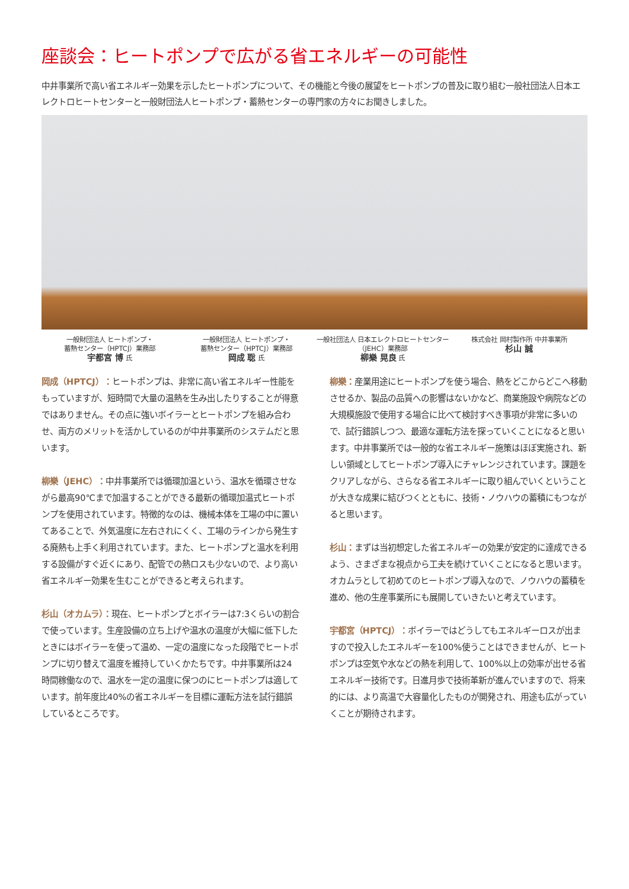座談会：ヒートポンプで広がる省エネルギーの可能性
中井事業所で高い省エネルギー効果を示したヒートポンプについて、その機能と今後の展望をヒートポンプの普及に取り組む一般社団法人日本エレクトロヒートセンターと一般財団法人ヒートポンプ・蓄熱センターの専門家の方々にお聞きしました。
一般財団法人 ヒートポンプ・
蓄熱センター（HPTCJ）業務部
宇都宮 博 氏
一般財団法人 ヒートポンプ・
蓄熱センター（HPTCJ）業務部
岡成 聡 氏
一般社団法人 日本エレクトロヒートセンター
（JEHC）業務部
柳樂 晃良 氏
株式会社 岡村製作所 中井事業所
杉山 誠
岡成（HPTCJ）：ヒートポンプは、非常に高い省エネルギー性能をもっていますが、短時間で大量の温熱を生み出したりすることが得意ではありません。その点に強いボイラーとヒートポンプを組み合わせ、両方のメリットを活かしているのが中井事業所のシステムだと思います。
柳樂（JEHC）：中井事業所では循環加温という、温水を循環させながら最高90℃まで加温することができる最新の循環加温式ヒートポンプを使用されています。特徴的なのは、機械本体を工場の中に置いてあることで、外気温度に左右されにくく、工場のラインから発生する廃熱も上手く利用されています。また、ヒートポンプと温水を利用する設備がすぐ近くにあり、配管での熱ロスも少ないので、より高い省エネルギー効果を生むことができると考えられます。
杉山（オカムラ）：現在、ヒートポンプとボイラーは7:3くらいの割合で使っています。生産設備の立ち上げや温水の温度が大幅に低下したときにはボイラーを使って温め、一定の温度になった段階でヒートポンプに切り替えて温度を維持していくかたちです。中井事業所は24時間稼働なので、温水を一定の温度に保つのにヒートポンプは適しています。前年度比40%の省エネルギーを目標に運転方法を試行錯誤しているところです。
柳樂：産業用途にヒートポンプを使う場合、熱をどこからどこへ移動させるか、製品の品質への影響はないかなど、商業施設や病院などの大規模施設で使用する場合に比べて検討すべき事項が非常に多いので、試行錯誤しつつ、最適な運転方法を探っていくことになると思います。中井事業所では一般的な省エネルギー施策はほぼ実施され、新しい領域としてヒートポンプ導入にチャレンジされています。課題をクリアしながら、さらなる省エネルギーに取り組んでいくということが大きな成果に結びつくとともに、技術・ノウハウの蓄積にもつながると思います。
杉山：まずは当初想定した省エネルギーの効果が安定的に達成できるよう、さまざまな視点から工夫を続けていくことになると思います。オカムラとして初めてのヒートポンプ導入なので、ノウハウの蓄積を進め、他の生産事業所にも展開していきたいと考えています。
宇都宮（HPTCJ）：ボイラーではどうしてもエネルギーロスが出ますので投入したエネルギーを100%使うことはできませんが、ヒートポンプは空気や水などの熱を利用して、100%以上の効率が出せる省エネルギー技術です。日進月歩で技術革新が進んでいますので、将来的には、より高温で大容量化したものが開発され、用途も広がっていくことが期待されます。